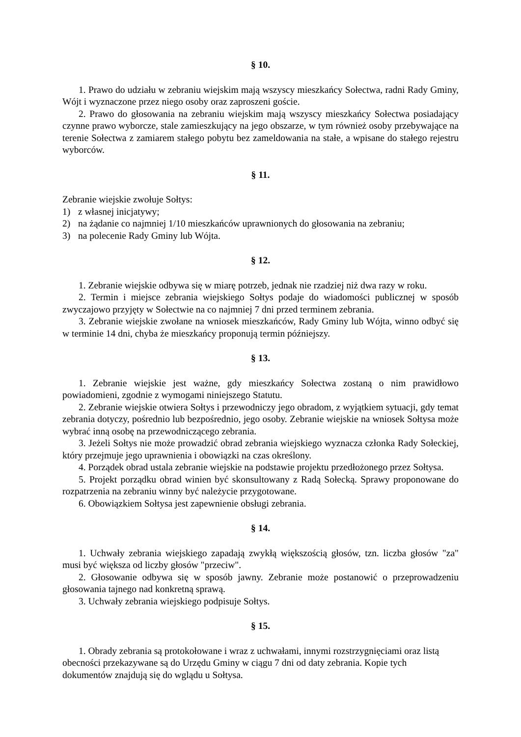§ 10.
1. Prawo do udziału w zebraniu wiejskim mają wszyscy mieszkańcy Sołectwa, radni Rady Gminy, Wójt i wyznaczone przez niego osoby oraz zaproszeni goście.
2. Prawo do głosowania na zebraniu wiejskim mają wszyscy mieszkańcy Sołectwa posiadający czynne prawo wyborcze, stale zamieszkujący na jego obszarze, w tym również osoby przebywające na terenie Sołectwa z zamiarem stałego pobytu bez zameldowania na stałe, a wpisane do stałego rejestru wyborców.
§ 11.
Zebranie wiejskie zwołuje Sołtys:
1) z własnej inicjatywy;
2) na żądanie co najmniej 1/10 mieszkańców uprawnionych do głosowania na zebraniu;
3) na polecenie Rady Gminy lub Wójta.
§ 12.
1. Zebranie wiejskie odbywa się w miarę potrzeb, jednak nie rzadziej niż dwa razy w roku.
2. Termin i miejsce zebrania wiejskiego Sołtys podaje do wiadomości publicznej w sposób zwyczajowo przyjęty w Sołectwie na co najmniej 7 dni przed terminem zebrania.
3. Zebranie wiejskie zwołane na wniosek mieszkańców, Rady Gminy lub Wójta, winno odbyć się w terminie 14 dni, chyba że mieszkańcy proponują termin późniejszy.
§ 13.
1. Zebranie wiejskie jest ważne, gdy mieszkańcy Sołectwa zostaną o nim prawidłowo powiadomieni, zgodnie z wymogami niniejszego Statutu.
2. Zebranie wiejskie otwiera Sołtys i przewodniczy jego obradom, z wyjątkiem sytuacji, gdy temat zebrania dotyczy, pośrednio lub bezpośrednio, jego osoby. Zebranie wiejskie na wniosek Sołtysa może wybrać inną osobę na przewodniczącego zebrania.
3. Jeżeli Sołtys nie może prowadzić obrad zebrania wiejskiego wyznacza członka Rady Sołeckiej, który przejmuje jego uprawnienia i obowiązki na czas określony.
4. Porządek obrad ustala zebranie wiejskie na podstawie projektu przedłożonego przez Sołtysa.
5. Projekt porządku obrad winien być skonsultowany z Radą Sołecką. Sprawy proponowane do rozpatrzenia na zebraniu winny być należycie przygotowane.
6. Obowiązkiem Sołtysa jest zapewnienie obsługi zebrania.
§ 14.
1. Uchwały zebrania wiejskiego zapadają zwykłą większością głosów, tzn. liczba głosów "za" musi być większa od liczby głosów "przeciw".
2. Głosowanie odbywa się w sposób jawny. Zebranie może postanowić o przeprowadzeniu głosowania tajnego nad konkretną sprawą.
3. Uchwały zebrania wiejskiego podpisuje Sołtys.
§ 15.
1. Obrady zebrania są protokołowane i wraz z uchwałami, innymi rozstrzygnięciami oraz listą obecności przekazywane są do Urzędu Gminy w ciągu 7 dni od daty zebrania. Kopie tych dokumentów znajdują się do wglądu u Sołtysa.